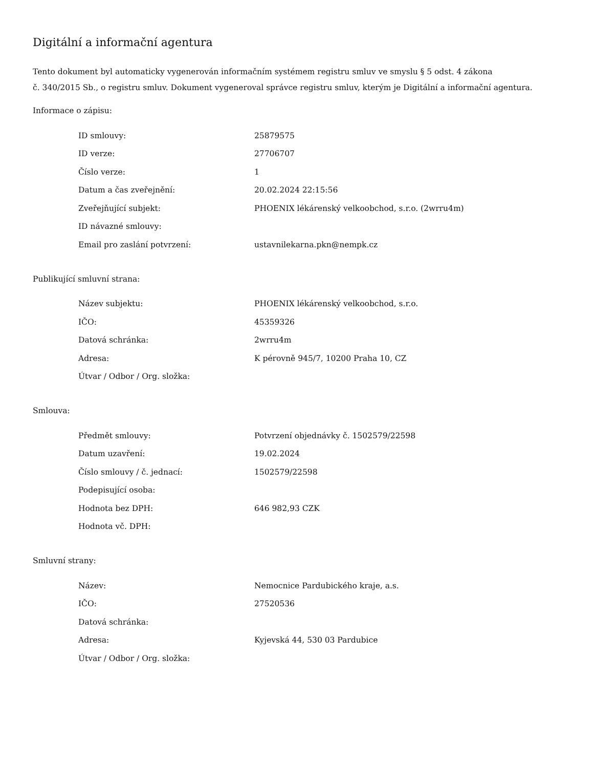Digitální a informační agentura
Tento dokument byl automaticky vygenerován informačním systémem registru smluv ve smyslu § 5 odst. 4 zákona
č. 340/2015 Sb., o registru smluv. Dokument vygeneroval správce registru smluv, kterým je Digitální a informační agentura.
Informace o zápisu:
| ID smlouvy: | 25879575 |
| ID verze: | 27706707 |
| Číslo verze: | 1 |
| Datum a čas zveřejnění: | 20.02.2024 22:15:56 |
| Zveřejňující subjekt: | PHOENIX lékárenský velkoobchod, s.r.o. (2wrru4m) |
| ID návazné smlouvy: | |
| Email pro zaslání potvrzení: | ustavnilekarna.pkn@nempk.cz |
Publikující smluvní strana:
| Název subjektu: | PHOENIX lékárenský velkoobchod, s.r.o. |
| IČO: | 45359326 |
| Datová schránka: | 2wrru4m |
| Adresa: | K pérovně 945/7, 10200 Praha 10, CZ |
| Útvar / Odbor / Org. složka: | |
Smlouva:
| Předmět smlouvy: | Potvrzení objednávky č. 1502579/22598 |
| Datum uzavření: | 19.02.2024 |
| Číslo smlouvy / č. jednací: | 1502579/22598 |
| Podepisující osoba: | |
| Hodnota bez DPH: | 646 982,93 CZK |
| Hodnota vč. DPH: | |
Smluvní strany:
| Název: | Nemocnice Pardubického kraje, a.s. |
| IČO: | 27520536 |
| Datová schránka: | |
| Adresa: | Kyjevská 44, 530 03 Pardubice |
| Útvar / Odbor / Org. složka: | |